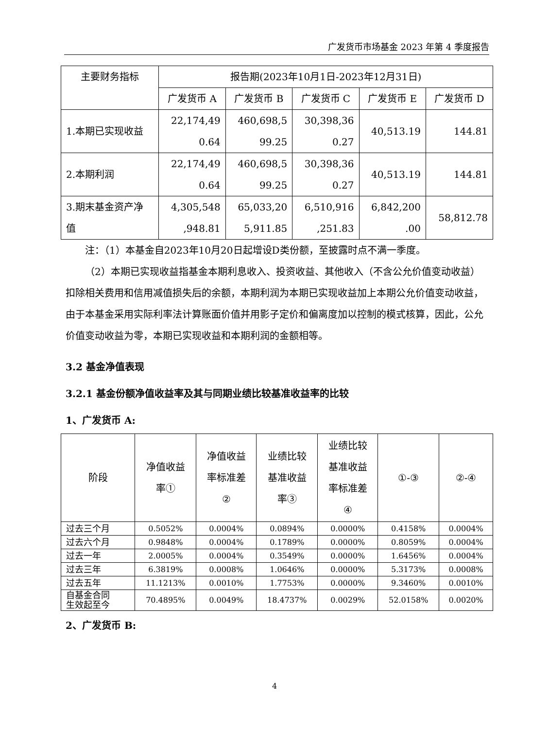广发货币市场基金 2023 年第 4 季度报告
| 主要财务指标 | 报告期(2023年10月1日-2023年12月31日) | | | | |
| --- | --- | --- | --- | --- | --- |
| | 广发货币 A | 广发货币 B | 广发货币 C | 广发货币 E | 广发货币 D |
| 1.本期已实现收益 | 22,174,49 0.64 | 460,698,5 99.25 | 30,398,36 0.27 | 40,513.19 | 144.81 |
| 2.本期利润 | 22,174,49 0.64 | 460,698,5 99.25 | 30,398,36 0.27 | 40,513.19 | 144.81 |
| 3.期末基金资产净 值 | 4,305,548 ,948.81 | 65,033,20 5,911.85 | 6,510,916 ,251.83 | 6,842,200 .00 | 58,812.78 |
注：（1）本基金自2023年10月20日起增设D类份额，至披露时点不满一季度。
（2）本期已实现收益指基金本期利息收入、投资收益、其他收入（不含公允价值变动收益）扣除相关费用和信用减值损失后的余额，本期利润为本期已实现收益加上本期公允价值变动收益，由于本基金采用实际利率法计算账面价值并用影子定价和偏离度加以控制的模式核算，因此，公允价值变动收益为零，本期已实现收益和本期利润的金额相等。
3.2 基金净值表现
3.2.1 基金份额净值收益率及其与同期业绩比较基准收益率的比较
1、广发货币 A:
| 阶段 | 净值收益 率① | 净值收益 率标准差 ② | 业绩比较 基准收益 率③ | 业绩比较 基准收益 率标准差 ④ | ①-③ | ②-④ |
| --- | --- | --- | --- | --- | --- | --- |
| 过去三个月 | 0.5052% | 0.0004% | 0.0894% | 0.0000% | 0.4158% | 0.0004% |
| 过去六个月 | 0.9848% | 0.0004% | 0.1789% | 0.0000% | 0.8059% | 0.0004% |
| 过去一年 | 2.0005% | 0.0004% | 0.3549% | 0.0000% | 1.6456% | 0.0004% |
| 过去三年 | 6.3819% | 0.0008% | 1.0646% | 0.0000% | 5.3173% | 0.0008% |
| 过去五年 | 11.1213% | 0.0010% | 1.7753% | 0.0000% | 9.3460% | 0.0010% |
| 自基金合同 生效起至今 | 70.4895% | 0.0049% | 18.4737% | 0.0029% | 52.0158% | 0.0020% |
2、广发货币 B:
4